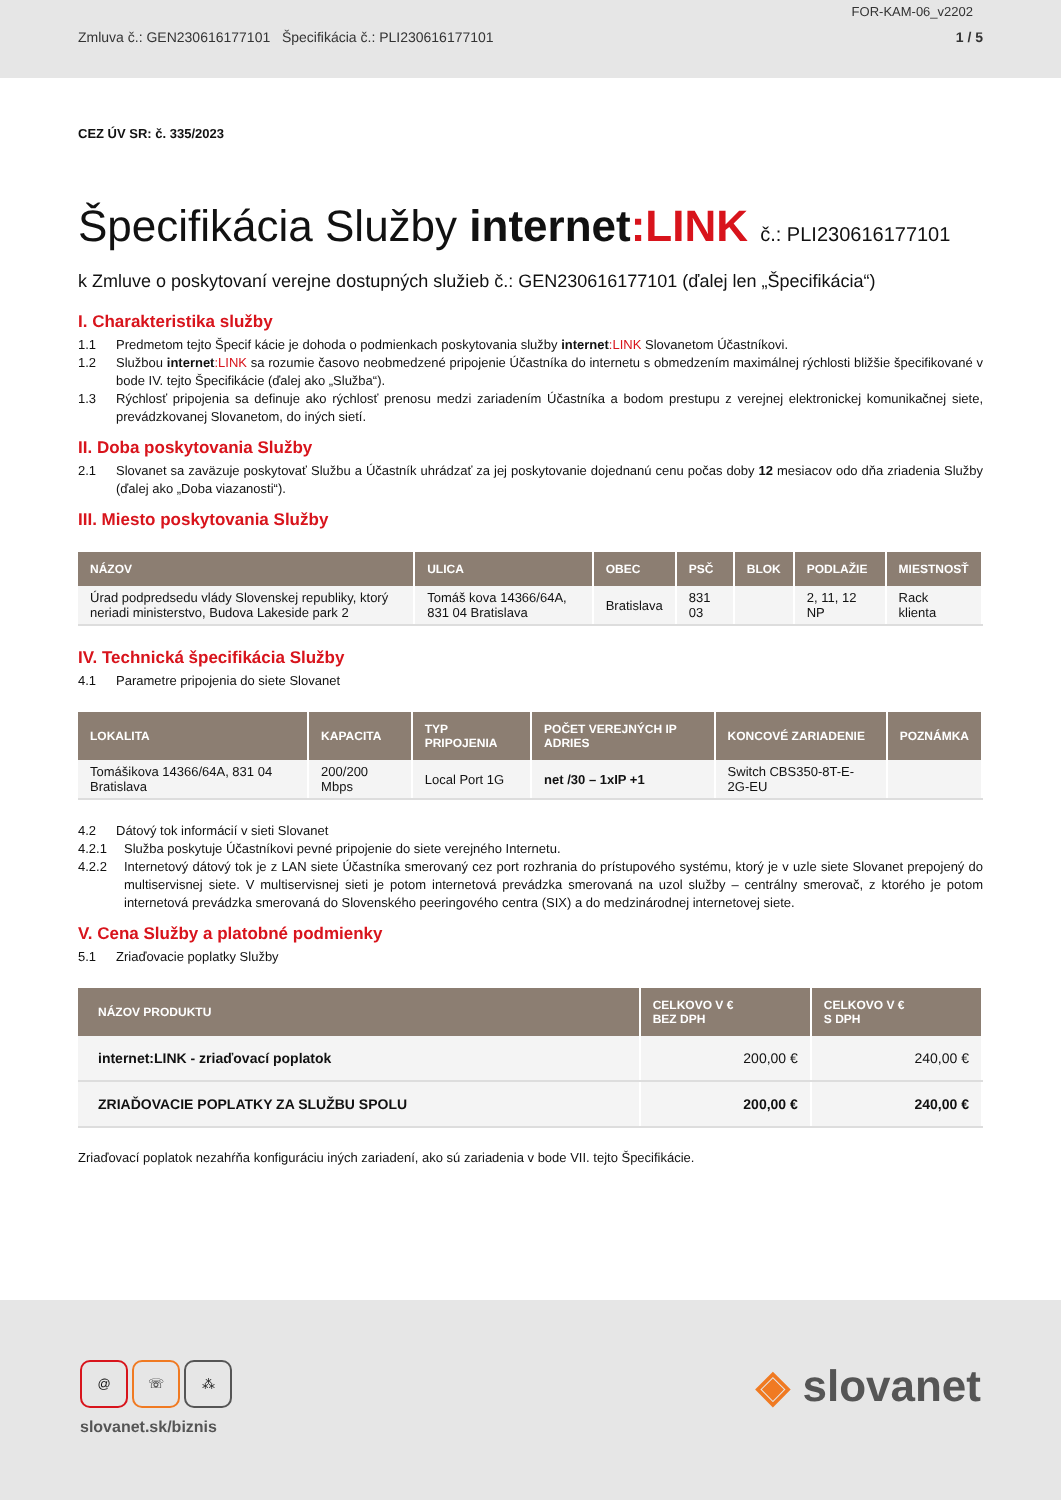FOR-KAM-06_v2202
Zmluva č.: GEN230616177101 Špecifikácia č.: PLI230616177101 1 / 5
CEZ ÚV SR: č. 335/2023
Špecifikácia Služby internet:LINK č.: PLI230616177101
k Zmluve o poskytovaní verejne dostupných služieb č.: GEN230616177101 (ďalej len „Špecifikácia“)
I. Charakteristika služby
1.1 Predmetom tejto Špecif kácie je dohoda o podmienkach poskytovania služby internet:LINK Slovanetom Účastníkovi.
1.2 Službou internet:LINK sa rozumie časovo neobmedzené pripojenie Účastníka do internetu s obmedzením maximálnej rýchlosti bližšie špecifikované v bode IV. tejto Špecifikácie (ďalej ako „Služba“).
1.3 Rýchlosť pripojenia sa definuje ako rýchlosť prenosu medzi zariadením Účastníka a bodom prestupu z verejnej elektronickej komunikačnej siete, prevádzkovanej Slovanetom, do iných sietí.
II. Doba poskytovania Služby
2.1 Slovanet sa zaväzuje poskytovať Službu a Účastník uhrádzať za jej poskytovanie dojednanú cenu počas doby 12 mesiacov odo dňa zriadenia Služby (ďalej ako „Doba viazanosti“).
III. Miesto poskytovania Služby
| NÁZOV | ULICA | OBEC | PSČ | BLOK | PODLAŽIE | MIESTNOSŤ |
| --- | --- | --- | --- | --- | --- | --- |
| Úrad podpredsedu vlády Slovenskej republiky, ktorý neriadi ministerstvo, Budova Lakeside park 2 | Tomáš kova 14366/64A, 831 04 Bratislava | Bratislava | 831 03 | | 2, 11, 12 NP | Rack klienta |
IV. Technická špecifikácia Služby
4.1 Parametre pripojenia do siete Slovanet
| LOKALITA | KAPACITA | TYP PRIPOJENIA | POČET VEREJNÝCH IP ADRIES | KONCOVÉ ZARIADENIE | POZNÁMKA |
| --- | --- | --- | --- | --- | --- |
| Tomášikova 14366/64A, 831 04 Bratislava | 200/200 Mbps | Local Port 1G | net /30 – 1xIP +1 | Switch CBS350-8T-E-2G-EU | |
4.2 Dátový tok informácií v sieti Slovanet
4.2.1 Služba poskytuje Účastníkovi pevné pripojenie do siete verejného Internetu.
4.2.2 Internetový dátový tok je z LAN siete Účastníka smerovaný cez port rozhrania do prístupového systému, ktorý je v uzle siete Slovanet prepojený do multiservisnej siete. V multiservisnej sieti je potom internetová prevádzka smerovaná na uzol služby – centrálny smerovač, z ktorého je potom internetová prevádzka smerovaná do Slovenského peeringového centra (SIX) a do medzinárodnej internetovej siete.
V. Cena Služby a platobné podmienky
5.1 Zriaďovacie poplatky Služby
| NÁZOV PRODUKTU | CELKOVO V € BEZ DPH | CELKOVO V € S DPH |
| --- | --- | --- |
| internet:LINK - zriaďovací poplatok | 200,00 € | 240,00 € |
| ZRIAĎOVACIE POPLATKY ZA SLUŽBU SPOLU | 200,00 € | 240,00 € |
Zriaďovací poplatok nezahŕňa konfiguráciu iných zariadení, ako sú zariadenia v bode VII. tejto Špecifikácie.
@ ☏ ⁂
slovanet.sk/biznis
◈ slovanet